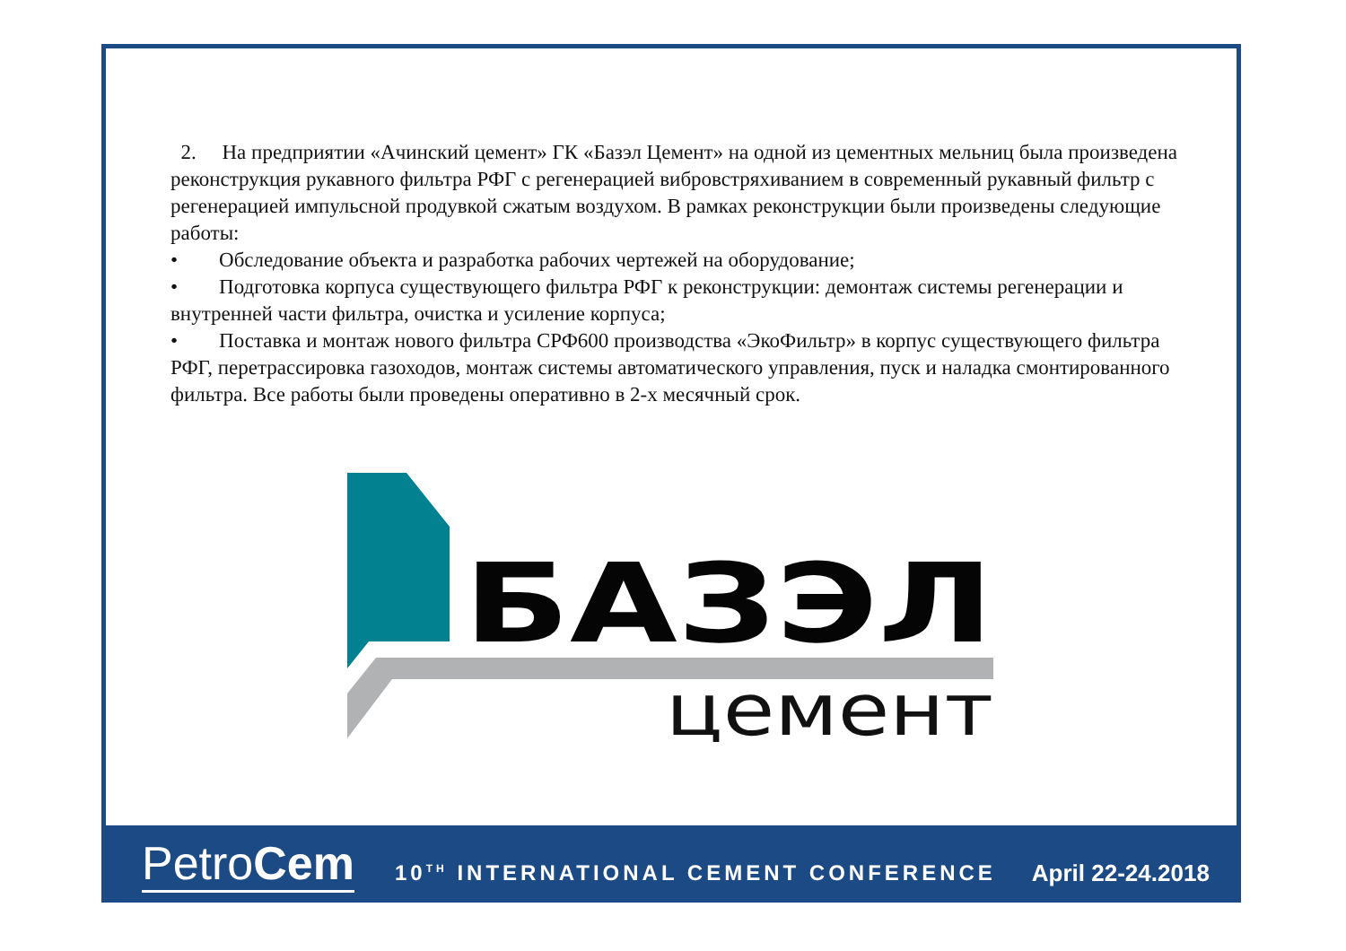2. На предприятии «Ачинский цемент» ГК «Базэл Цемент» на одной из цементных мельниц была произведена реконструкция рукавного фильтра РФГ с регенерацией вибровстряхиванием в современный рукавный фильтр с регенерацией импульсной продувкой сжатым воздухом. В рамках реконструкции были произведены следующие работы:
• Обследование объекта и разработка рабочих чертежей на оборудование;
• Подготовка корпуса существующего фильтра РФГ к реконструкции: демонтаж системы регенерации и внутренней части фильтра, очистка и усиление корпуса;
• Поставка и монтаж нового фильтра СРФ600 производства «ЭкоФильтр» в корпус существующего фильтра РФГ, перетрассировка газоходов, монтаж системы автоматического управления, пуск и наладка смонтированного фильтра. Все работы были проведены оперативно в 2-х месячный срок.
БАЗЭЛ
цемент
PetroCem
10<sup>TH</sup> INTERNATIONAL CEMENT CONFERENCE
April 22-24.2018